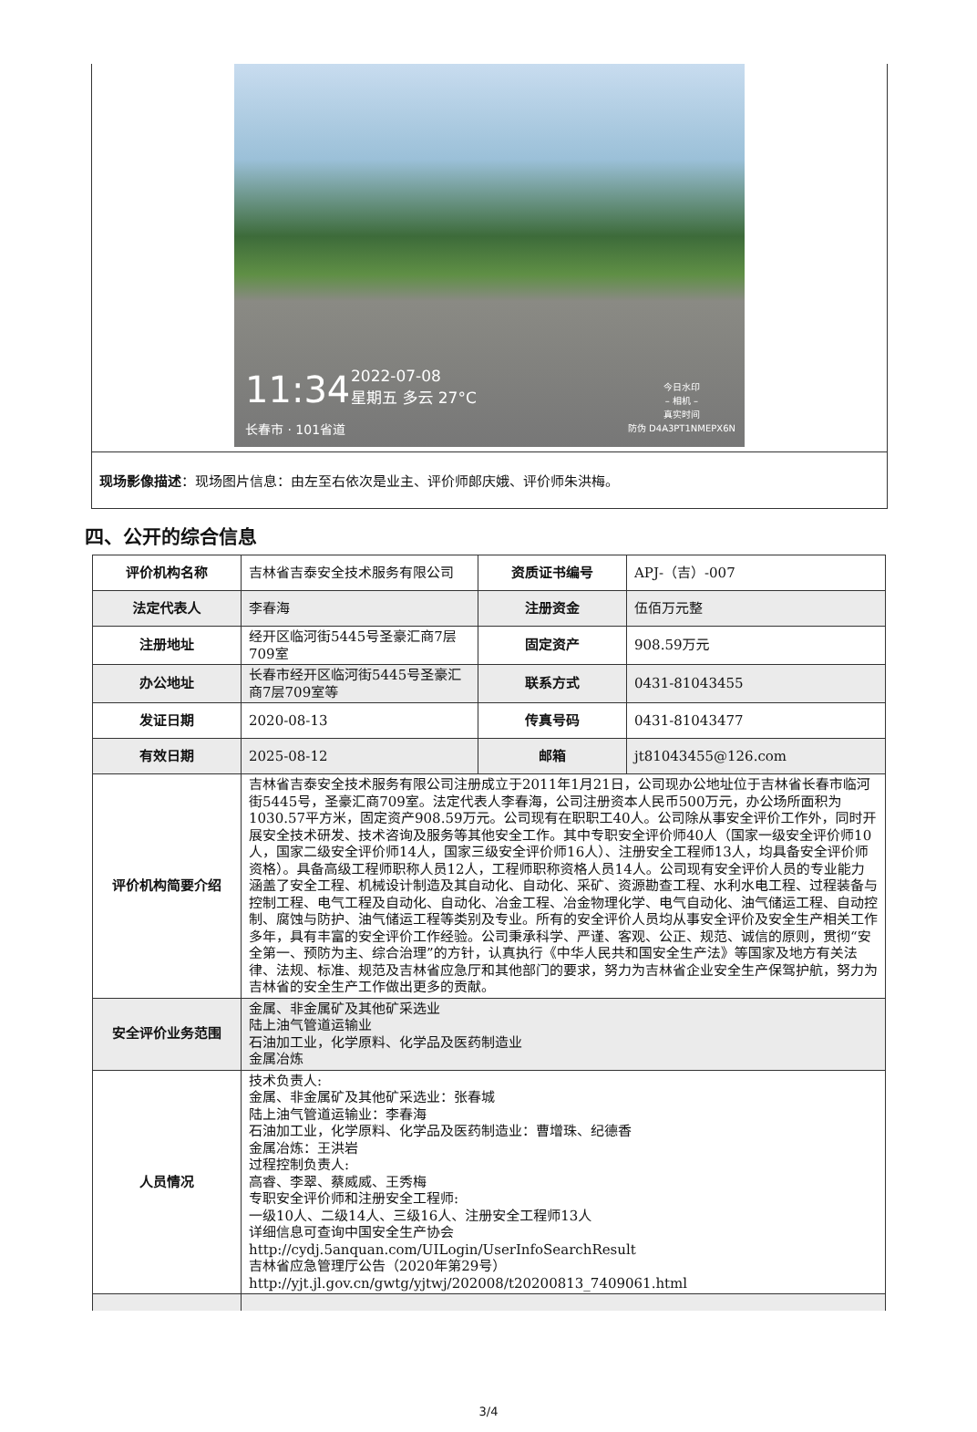11:34
2022-07-08
星期五 多云 27°C
长春市 · 101省道
今日水印
– 相机 –
真实时间
防伪 D4A3PT1NMEPX6N
现场影像描述：现场图片信息：由左至右依次是业主、评价师郎庆娥、评价师朱洪梅。
四、公开的综合信息
| 评价机构名称 | 吉林省吉泰安全技术服务有限公司 | 资质证书编号 | APJ-（吉）-007 |
| 法定代表人 | 李春海 | 注册资金 | 伍佰万元整 |
| 注册地址 | 经开区临河街5445号圣豪汇商7层709室 | 固定资产 | 908.59万元 |
| 办公地址 | 长春市经开区临河街5445号圣豪汇商7层709室等 | 联系方式 | 0431-81043455 |
| 发证日期 | 2020-08-13 | 传真号码 | 0431-81043477 |
| 有效日期 | 2025-08-12 | 邮箱 | jt81043455@126.com |
| 评价机构简要介绍 | 吉林省吉泰安全技术服务有限公司注册成立于2011年1月21日，公司现办公地址位于吉林省长春市临河街5445号，圣豪汇商709室。法定代表人李春海，公司注册资本人民币500万元，办公场所面积为1030.57平方米，固定资产908.59万元。公司现有在职职工40人。公司除从事安全评价工作外，同时开展安全技术研发、技术咨询及服务等其他安全工作。其中专职安全评价师40人（国家一级安全评价师10人，国家二级安全评价师14人，国家三级安全评价师16人）、注册安全工程师13人，均具备安全评价师资格）。具备高级工程师职称人员12人，工程师职称资格人员14人。公司现有安全评价人员的专业能力涵盖了安全工程、机械设计制造及其自动化、自动化、采矿、资源勘查工程、水利水电工程、过程装备与控制工程、电气工程及自动化、自动化、冶金工程、冶金物理化学、电气自动化、油气储运工程、自动控制、腐蚀与防护、油气储运工程等类别及专业。所有的安全评价人员均从事安全评价及安全生产相关工作多年，具有丰富的安全评价工作经验。公司秉承科学、严谨、客观、公正、规范、诚信的原则，贯彻“安全第一、预防为主、综合治理”的方针，认真执行《中华人民共和国安全生产法》等国家及地方有关法律、法规、标准、规范及吉林省应急厅和其他部门的要求，努力为吉林省企业安全生产保驾护航，努力为吉林省的安全生产工作做出更多的贡献。 | | |
| 安全评价业务范围 | 金属、非金属矿及其他矿采选业 陆上油气管道运输业 石油加工业，化学原料、化学品及医药制造业 金属冶炼 | | |
| 人员情况 | 技术负责人: 金属、非金属矿及其他矿采选业：张春城 陆上油气管道运输业：李春海 石油加工业，化学原料、化学品及医药制造业：曹增珠、纪德香 金属冶炼：王洪岩 过程控制负责人: 高睿、李翠、蔡威威、王秀梅 专职安全评价师和注册安全工程师: 一级10人、二级14人、三级16人、注册安全工程师13人 详细信息可查询中国安全生产协会 http://cydj.5anquan.com/UILogin/UserInfoSearchResult 吉林省应急管理厅公告（2020年第29号） http://yjt.jl.gov.cn/gwtg/yjtwj/202008/t20200813_7409061.html | | |
3/4